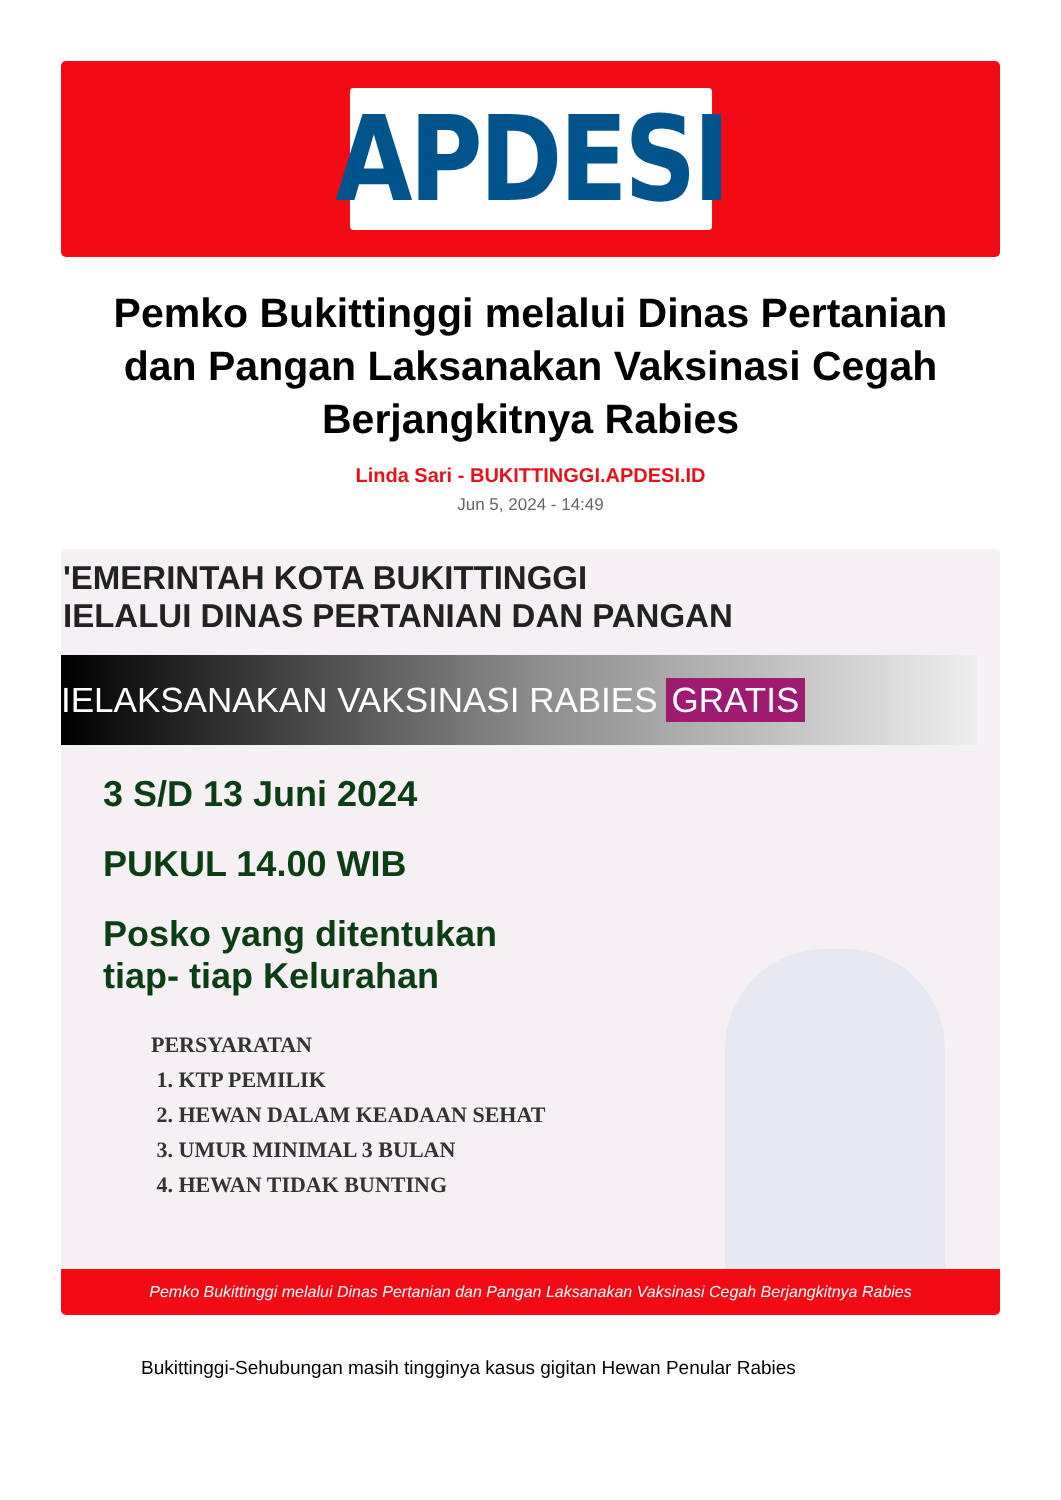APDESI
Pemko Bukittinggi melalui Dinas Pertanian dan Pangan Laksanakan Vaksinasi Cegah Berjangkitnya Rabies
Linda Sari - BUKITTINGGI.APDESI.ID
Jun 5, 2024 - 14:49
'EMERINTAH KOTA BUKITTINGGI
IELALUI DINAS PERTANIAN DAN PANGAN
IELAKSANAKAN VAKSINASI RABIES GRATIS
3 S/D 13 Juni 2024
PUKUL 14.00 WIB
Posko yang ditentukan
tiap- tiap Kelurahan
PERSYARATAN
1. KTP PEMILIK
2. HEWAN DALAM KEADAAN SEHAT
3. UMUR MINIMAL 3 BULAN
4. HEWAN TIDAK BUNTING
Pemko Bukittinggi melalui Dinas Pertanian dan Pangan Laksanakan Vaksinasi Cegah Berjangkitnya Rabies
Bukittinggi-Sehubungan masih tingginya kasus gigitan Hewan Penular Rabies